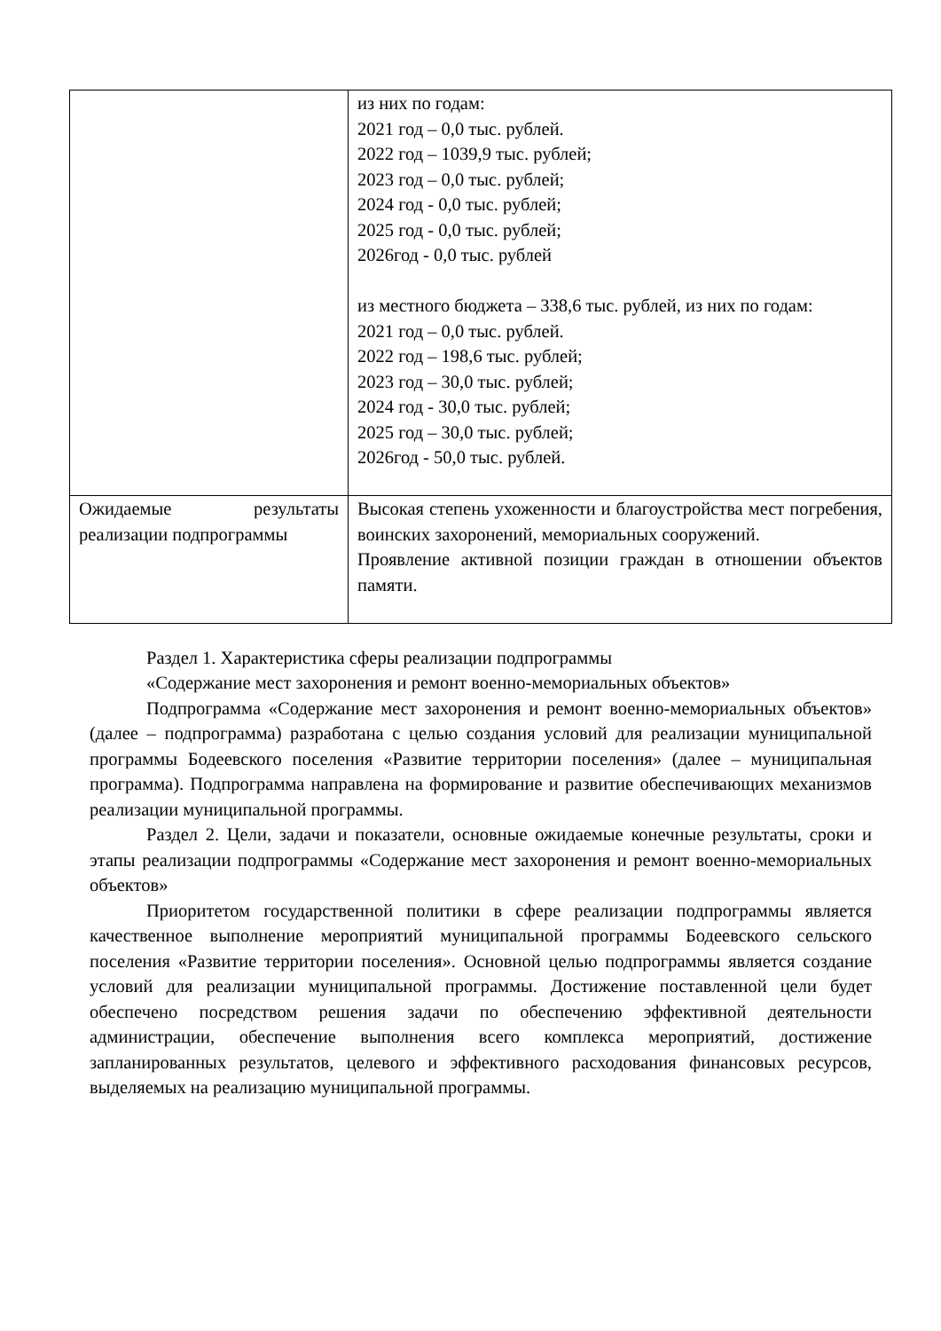| | из них по годам: 2021 год – 0,0 тыс. рублей. 2022 год – 1039,9 тыс. рублей; 2023 год – 0,0 тыс. рублей; 2024 год - 0,0 тыс. рублей; 2025 год - 0,0 тыс. рублей; 2026год - 0,0 тыс. рублей из местного бюджета – 338,6 тыс. рублей, из них по годам: 2021 год – 0,0 тыс. рублей. 2022 год – 198,6 тыс. рублей; 2023 год – 30,0 тыс. рублей; 2024 год - 30,0 тыс. рублей; 2025 год – 30,0 тыс. рублей; 2026год - 50,0 тыс. рублей. |
| Ожидаемые результаты реализации подпрограммы | Высокая степень ухоженности и благоустройства мест погребения, воинских захоронений, мемориальных сооружений. Проявление активной позиции граждан в отношении объектов памяти. |
Раздел 1. Характеристика сферы реализации подпрограммы
«Содержание мест захоронения и ремонт военно-мемориальных объектов»
Подпрограмма «Содержание мест захоронения и ремонт военно-мемориальных объектов» (далее – подпрограмма) разработана с целью создания условий для реализации муниципальной программы Бодеевского поселения «Развитие территории поселения» (далее – муниципальная программа). Подпрограмма направлена на формирование и развитие обеспечивающих механизмов реализации муниципальной программы.
Раздел 2. Цели, задачи и показатели, основные ожидаемые конечные результаты, сроки и этапы реализации подпрограммы «Содержание мест захоронения и ремонт военно-мемориальных объектов»
Приоритетом государственной политики в сфере реализации подпрограммы является качественное выполнение мероприятий муниципальной программы Бодеевского сельского поселения «Развитие территории поселения». Основной целью подпрограммы является создание условий для реализации муниципальной программы. Достижение поставленной цели будет обеспечено посредством решения задачи по обеспечению эффективной деятельности администрации, обеспечение выполнения всего комплекса мероприятий, достижение запланированных результатов, целевого и эффективного расходования финансовых ресурсов, выделяемых на реализацию муниципальной программы.